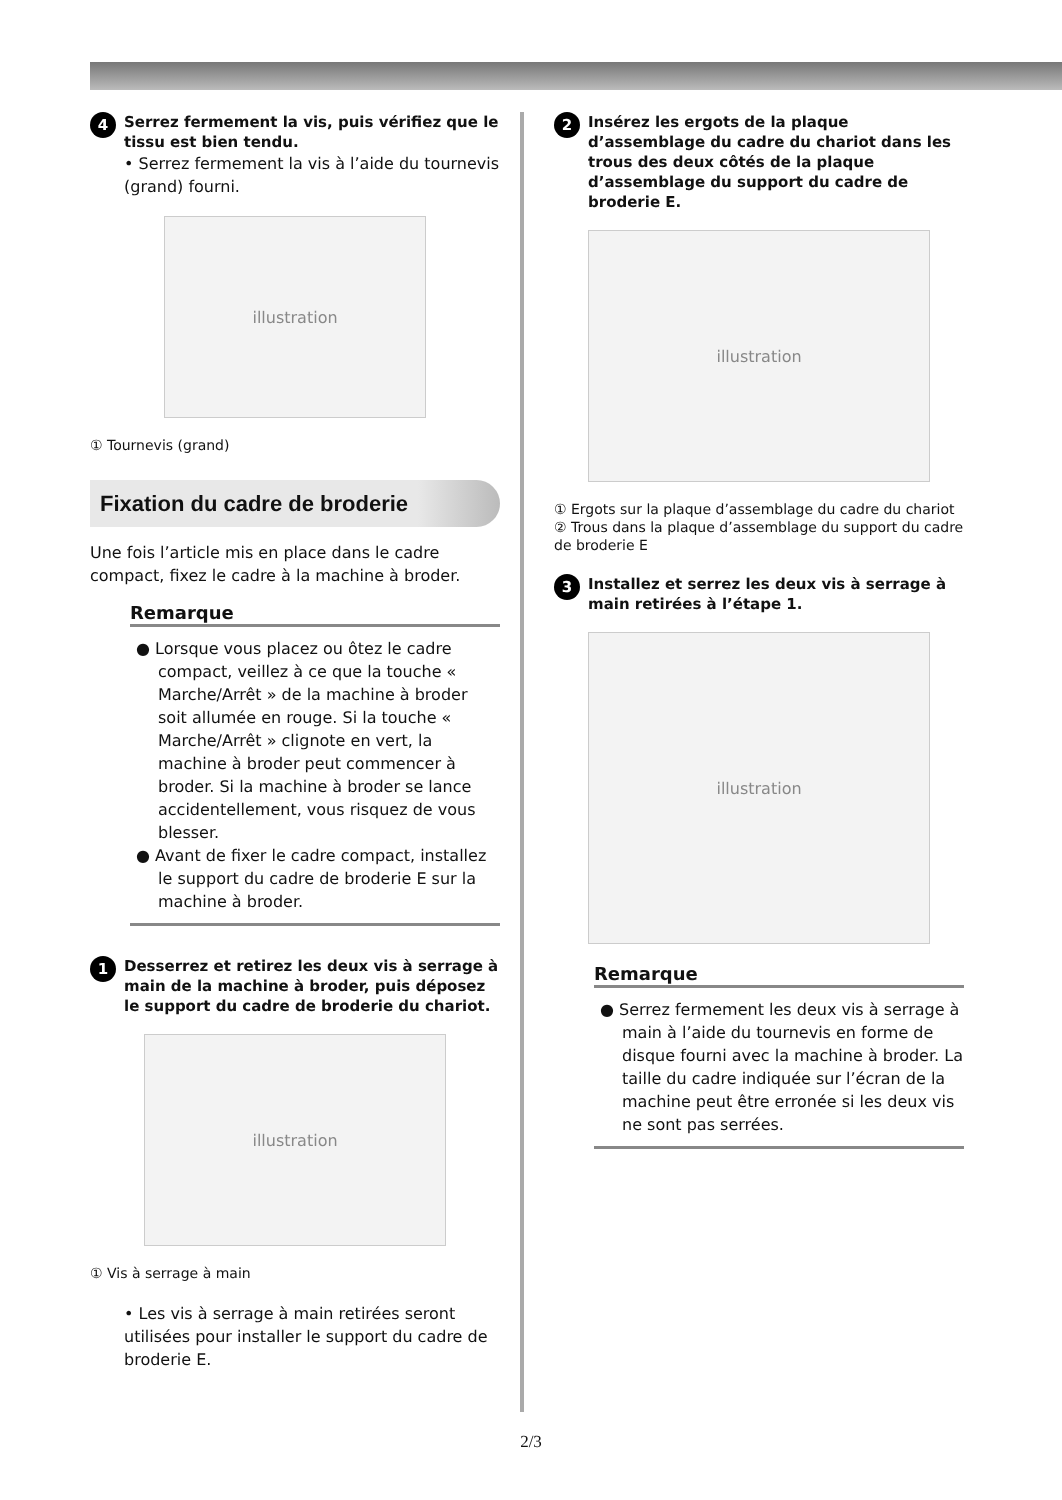4 Serrez fermement la vis, puis vérifiez que le tissu est bien tendu.
• Serrez fermement la vis à l’aide du tournevis (grand) fourni.
illustration
① Tournevis (grand)
Fixation du cadre de broderie
Une fois l’article mis en place dans le cadre compact, fixez le cadre à la machine à broder.
Remarque
● Lorsque vous placez ou ôtez le cadre compact, veillez à ce que la touche « Marche/Arrêt » de la machine à broder soit allumée en rouge. Si la touche « Marche/Arrêt » clignote en vert, la machine à broder peut commencer à broder. Si la machine à broder se lance accidentellement, vous risquez de vous blesser.
● Avant de fixer le cadre compact, installez le support du cadre de broderie E sur la machine à broder.
1 Desserrez et retirez les deux vis à serrage à main de la machine à broder, puis déposez le support du cadre de broderie du chariot.
illustration
① Vis à serrage à main
• Les vis à serrage à main retirées seront utilisées pour installer le support du cadre de broderie E.
2 Insérez les ergots de la plaque d’assemblage du cadre du chariot dans les trous des deux côtés de la plaque d’assemblage du support du cadre de broderie E.
illustration
① Ergots sur la plaque d’assemblage du cadre du chariot
② Trous dans la plaque d’assemblage du support du cadre de broderie E
3 Installez et serrez les deux vis à serrage à main retirées à l’étape 1.
illustration
Remarque
● Serrez fermement les deux vis à serrage à main à l’aide du tournevis en forme de disque fourni avec la machine à broder. La taille du cadre indiquée sur l’écran de la machine peut être erronée si les deux vis ne sont pas serrées.
2/3